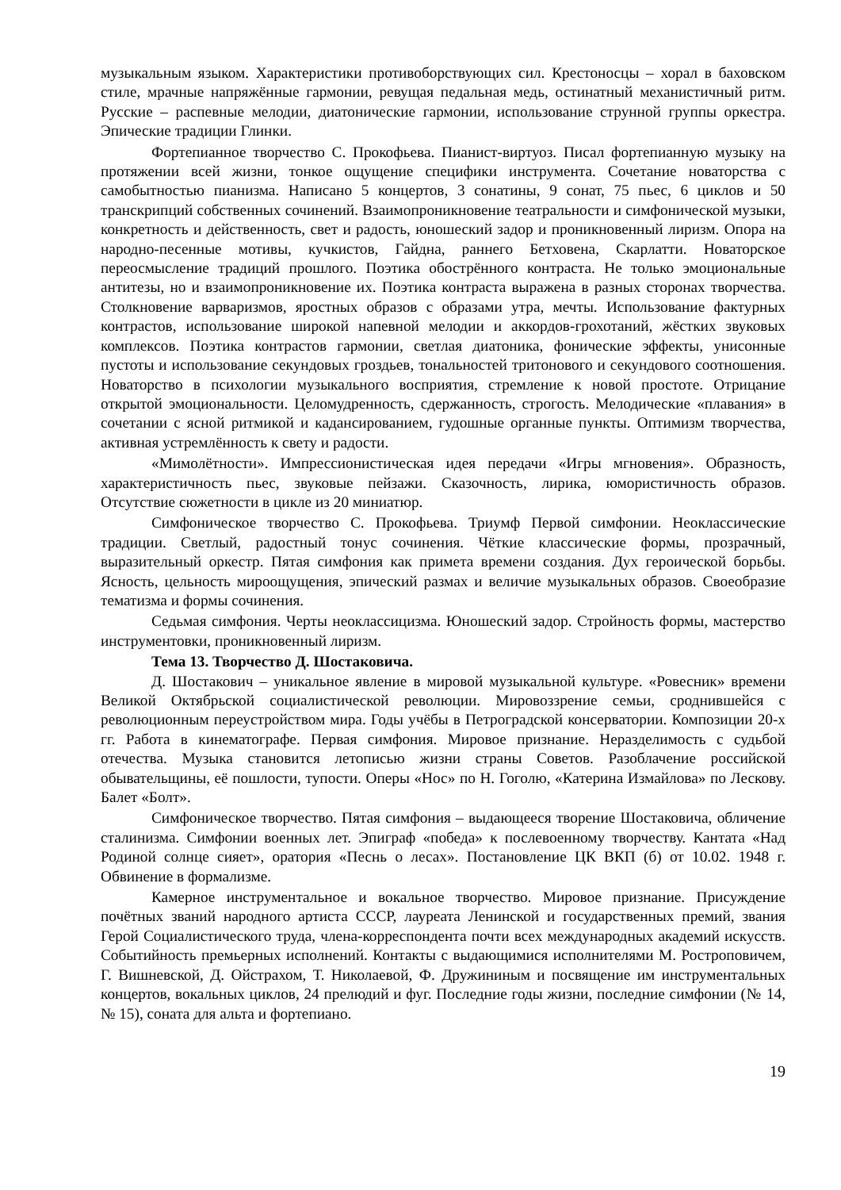музыкальным языком. Характеристики противоборствующих сил. Крестоносцы – хорал в баховском стиле, мрачные напряжённые гармонии, ревущая педальная медь, остинатный механистичный ритм. Русские – распевные мелодии, диатонические гармонии, использование струнной группы оркестра. Эпические традиции Глинки.
Фортепианное творчество С. Прокофьева. Пианист-виртуоз. Писал фортепианную музыку на протяжении всей жизни, тонкое ощущение специфики инструмента. Сочетание новаторства с самобытностью пианизма. Написано 5 концертов, 3 сонатины, 9 сонат, 75 пьес, 6 циклов и 50 транскрипций собственных сочинений. Взаимопроникновение театральности и симфонической музыки, конкретность и действенность, свет и радость, юношеский задор и проникновенный лиризм. Опора на народно-песенные мотивы, кучкистов, Гайдна, раннего Бетховена, Скарлатти. Новаторское переосмысление традиций прошлого. Поэтика обострённого контраста. Не только эмоциональные антитезы, но и взаимопроникновение их. Поэтика контраста выражена в разных сторонах творчества. Столкновение варваризмов, яростных образов с образами утра, мечты. Использование фактурных контрастов, использование широкой напевной мелодии и аккордов-грохотаний, жёстких звуковых комплексов. Поэтика контрастов гармонии, светлая диатоника, фонические эффекты, унисонные пустоты и использование секундовых гроздьев, тональностей тритонового и секундового соотношения. Новаторство в психологии музыкального восприятия, стремление к новой простоте. Отрицание открытой эмоциональности. Целомудренность, сдержанность, строгость. Мелодические «плавания» в сочетании с ясной ритмикой и кадансированием, гудошные органные пункты. Оптимизм творчества, активная устремлённость к свету и радости.
«Мимолётности». Импрессионистическая идея передачи «Игры мгновения». Образность, характеристичность пьес, звуковые пейзажи. Сказочность, лирика, юмористичность образов. Отсутствие сюжетности в цикле из 20 миниатюр.
Симфоническое творчество С. Прокофьева. Триумф Первой симфонии. Неоклассические традиции. Светлый, радостный тонус сочинения. Чёткие классические формы, прозрачный, выразительный оркестр. Пятая симфония как примета времени создания. Дух героической борьбы. Ясность, цельность мироощущения, эпический размах и величие музыкальных образов. Своеобразие тематизма и формы сочинения.
Седьмая симфония. Черты неоклассицизма. Юношеский задор. Стройность формы, мастерство инструментовки, проникновенный лиризм.
Тема 13. Творчество Д. Шостаковича.
Д. Шостакович – уникальное явление в мировой музыкальной культуре. «Ровесник» времени Великой Октябрьской социалистической революции. Мировоззрение семьи, сроднившейся с революционным переустройством мира. Годы учёбы в Петроградской консерватории. Композиции 20-х гг. Работа в кинематографе. Первая симфония. Мировое признание. Неразделимость с судьбой отечества. Музыка становится летописью жизни страны Советов. Разоблачение российской обывательщины, её пошлости, тупости. Оперы «Нос» по Н. Гоголю, «Катерина Измайлова» по Лескову. Балет «Болт».
Симфоническое творчество. Пятая симфония – выдающееся творение Шостаковича, обличение сталинизма. Симфонии военных лет. Эпиграф «победа» к послевоенному творчеству. Кантата «Над Родиной солнце сияет», оратория «Песнь о лесах». Постановление ЦК ВКП (б) от 10.02. 1948 г. Обвинение в формализме.
Камерное инструментальное и вокальное творчество. Мировое признание. Присуждение почётных званий народного артиста СССР, лауреата Ленинской и государственных премий, звания Герой Социалистического труда, члена-корреспондента почти всех международных академий искусств. Событийность премьерных исполнений. Контакты с выдающимися исполнителями М. Ростроповичем, Г. Вишневской, Д. Ойстрахом, Т. Николаевой, Ф. Дружининым и посвящение им инструментальных концертов, вокальных циклов, 24 прелюдий и фуг. Последние годы жизни, последние симфонии (№ 14, № 15), соната для альта и фортепиано.
19